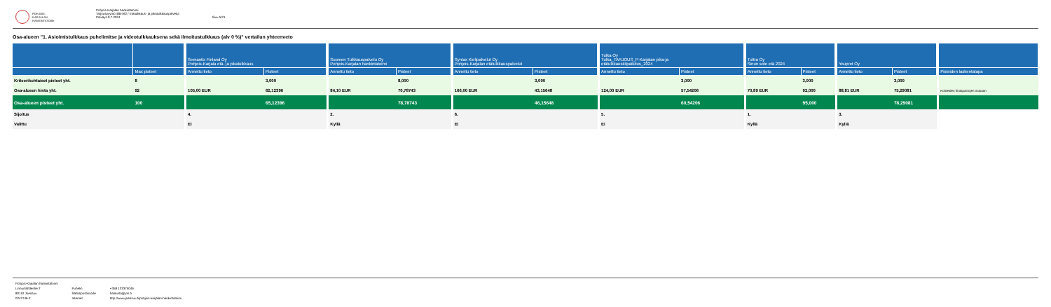POHJOIS-
KARJALAN
HANKINTATOIMI
Pohjois-Karjalan hankintatoimi
Tarjouspyyntö 485762 / Etätulkkaus- ja pikatulkkauspalvelut
Päiväys 9.7.2024 Sivu 5/21
Osa-alueen "1. Asioimistulkkaus puhelimitse ja videotulkkauksena sekä ilmoitustulkkaus (alv 0 %)" vertailun yhteenveto
| | | | Semantix Finland Oy Pohjois-Karjala etä- ja pikatulkkaus | | | Suomen Tulkkauspalvelu Oy Pohjois-Karjalan hankintatoimi | | | Syntax Kielipalvelut Oy Pohjois-Karjalan etätulkkauspalvelut | | | Tulka Oy Tulka_TARJOUS_P-Karjalan pika-ja etätulkkauskilpailutus_2024 | | | Tultra Oy Sinun sote etä 2024 | | | Youpret Oy | | | |
| | Max pisteet | | Annettu tieto | Pisteet | | Annettu tieto | Pisteet | | Annettu tieto | Pisteet | | Annettu tieto | Pisteet | | Annettu tieto | Pisteet | | Annettu tieto | Pisteet | | Pisteiden laskentatapa |
| Kriteerikohtaiset pisteet yht. | 8 | | | 3,000 | | | 8,000 | | | 3,000 | | | 3,000 | | | 3,000 | | | 3,000 | | |
| Osa-alueen hinta yht. | 92 | | 105,00 EUR | 62,12396 | | 84,10 EUR | 70,78743 | | 166,00 EUR | 43,15648 | | 124,00 EUR | 57,54206 | | 70,89 EUR | 92,000 | | 88,81 EUR | 75,29081 | | Kohteiden hintapainojen mukaan |
| Osa-alueen pisteet yht. | 100 | | | 65,12396 | | | 78,78743 | | | 46,15648 | | | 60,54206 | | | 95,000 | | | 78,29081 | | |
| Sijoitus | | | 4. | | | 2. | | | 6. | | | 5. | | | 1. | | | 3. | | | |
| Valittu | | | Ei | | | Kyllä | | | Ei | | | Ei | | | Kyllä | | | Kyllä | | | |
Pohjois-Karjalan hankintatoimi
Linnunlahdentie 2
80110 Joensuu
0242746-2
Puhelin
Sähköpostiosoite
Internet
+358 133375046
hankinta@jns.fi
http://www.joensuu.fi/pohjois-karjalan-hankintatoimi